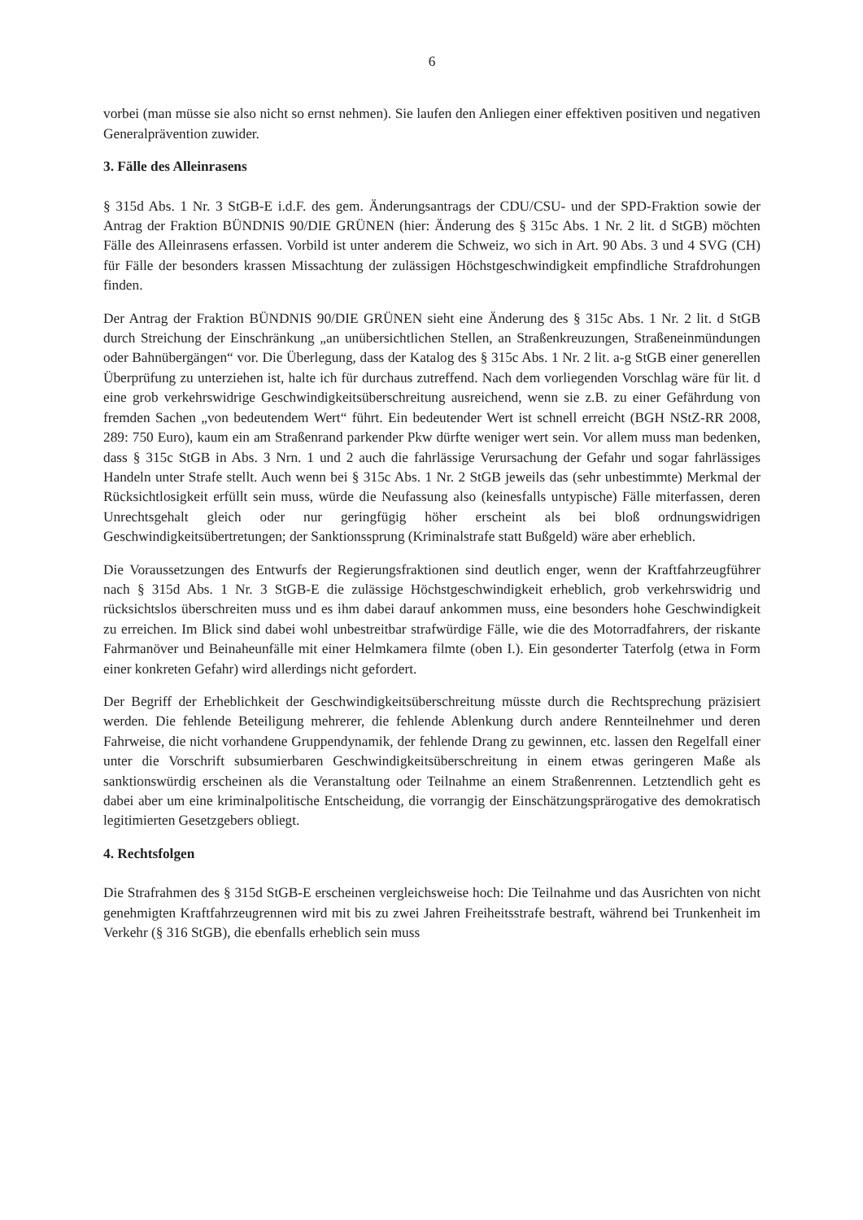6
vorbei (man müsse sie also nicht so ernst nehmen). Sie laufen den Anliegen einer effektiven positiven und negativen Generalprävention zuwider.
3. Fälle des Alleinrasens
§ 315d Abs. 1 Nr. 3 StGB-E i.d.F. des gem. Änderungsantrags der CDU/CSU- und der SPD-Fraktion sowie der Antrag der Fraktion BÜNDNIS 90/DIE GRÜNEN (hier: Änderung des § 315c Abs. 1 Nr. 2 lit. d StGB) möchten Fälle des Alleinrasens erfassen. Vorbild ist unter anderem die Schweiz, wo sich in Art. 90 Abs. 3 und 4 SVG (CH) für Fälle der besonders krassen Missachtung der zulässigen Höchstgeschwindigkeit empfindliche Strafdrohungen finden.
Der Antrag der Fraktion BÜNDNIS 90/DIE GRÜNEN sieht eine Änderung des § 315c Abs. 1 Nr. 2 lit. d StGB durch Streichung der Einschränkung „an unübersichtlichen Stellen, an Straßenkreuzungen, Straßeneinmündungen oder Bahnübergängen“ vor. Die Überlegung, dass der Katalog des § 315c Abs. 1 Nr. 2 lit. a-g StGB einer generellen Überprüfung zu unterziehen ist, halte ich für durchaus zutreffend. Nach dem vorliegenden Vorschlag wäre für lit. d eine grob verkehrswidrige Geschwindigkeitsüberschreitung ausreichend, wenn sie z.B. zu einer Gefährdung von fremden Sachen „von bedeutendem Wert“ führt. Ein bedeutender Wert ist schnell erreicht (BGH NStZ-RR 2008, 289: 750 Euro), kaum ein am Straßenrand parkender Pkw dürfte weniger wert sein. Vor allem muss man bedenken, dass § 315c StGB in Abs. 3 Nrn. 1 und 2 auch die fahrlässige Verursachung der Gefahr und sogar fahrlässiges Handeln unter Strafe stellt. Auch wenn bei § 315c Abs. 1 Nr. 2 StGB jeweils das (sehr unbestimmte) Merkmal der Rücksichtlosigkeit erfüllt sein muss, würde die Neufassung also (keinesfalls untypische) Fälle miterfassen, deren Unrechtsgehalt gleich oder nur geringfügig höher erscheint als bei bloß ordnungswidrigen Geschwindigkeitsübertretungen; der Sanktionssprung (Kriminalstrafe statt Bußgeld) wäre aber erheblich.
Die Voraussetzungen des Entwurfs der Regierungsfraktionen sind deutlich enger, wenn der Kraftfahrzeugführer nach § 315d Abs. 1 Nr. 3 StGB-E die zulässige Höchstgeschwindigkeit erheblich, grob verkehrswidrig und rücksichtslos überschreiten muss und es ihm dabei darauf ankommen muss, eine besonders hohe Geschwindigkeit zu erreichen. Im Blick sind dabei wohl unbestreitbar strafwürdige Fälle, wie die des Motorradfahrers, der riskante Fahrmanöver und Beinaheunfälle mit einer Helmkamera filmte (oben I.). Ein gesonderter Taterfolg (etwa in Form einer konkreten Gefahr) wird allerdings nicht gefordert.
Der Begriff der Erheblichkeit der Geschwindigkeitsüberschreitung müsste durch die Rechtsprechung präzisiert werden. Die fehlende Beteiligung mehrerer, die fehlende Ablenkung durch andere Rennteilnehmer und deren Fahrweise, die nicht vorhandene Gruppendynamik, der fehlende Drang zu gewinnen, etc. lassen den Regelfall einer unter die Vorschrift subsumierbaren Geschwindigkeitsüberschreitung in einem etwas geringeren Maße als sanktionswürdig erscheinen als die Veranstaltung oder Teilnahme an einem Straßenrennen. Letztendlich geht es dabei aber um eine kriminalpolitische Entscheidung, die vorrangig der Einschätzungsprärogative des demokratisch legitimierten Gesetzgebers obliegt.
4. Rechtsfolgen
Die Strafrahmen des § 315d StGB-E erscheinen vergleichsweise hoch: Die Teilnahme und das Ausrichten von nicht genehmigten Kraftfahrzeugrennen wird mit bis zu zwei Jahren Freiheitsstrafe bestraft, während bei Trunkenheit im Verkehr (§ 316 StGB), die ebenfalls erheblich sein muss